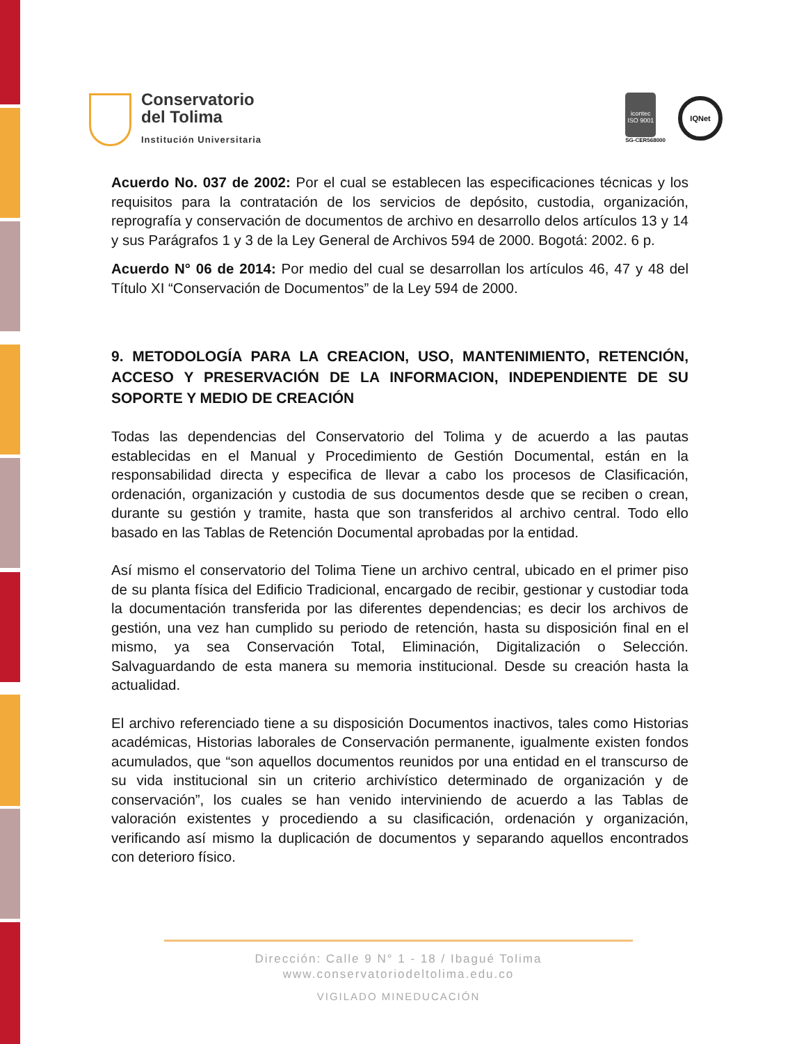Conservatorio
del Tolima
Institución Universitaria
icontec
ISO 9001
SG-CER568000
IQNet
Acuerdo No. 037 de 2002: Por el cual se establecen las especificaciones técnicas y los requisitos para la contratación de los servicios de depósito, custodia, organización, reprografía y conservación de documentos de archivo en desarrollo delos artículos 13 y 14 y sus Parágrafos 1 y 3 de la Ley General de Archivos 594 de 2000. Bogotá: 2002. 6 p.
Acuerdo N° 06 de 2014: Por medio del cual se desarrollan los artículos 46, 47 y 48 del Título XI “Conservación de Documentos” de la Ley 594 de 2000.
9. METODOLOGÍA PARA LA CREACION, USO, MANTENIMIENTO, RETENCIÓN, ACCESO Y PRESERVACIÓN DE LA INFORMACION, INDEPENDIENTE DE SU SOPORTE Y MEDIO DE CREACIÓN
Todas las dependencias del Conservatorio del Tolima y de acuerdo a las pautas establecidas en el Manual y Procedimiento de Gestión Documental, están en la responsabilidad directa y especifica de llevar a cabo los procesos de Clasificación, ordenación, organización y custodia de sus documentos desde que se reciben o crean, durante su gestión y tramite, hasta que son transferidos al archivo central. Todo ello basado en las Tablas de Retención Documental aprobadas por la entidad.
Así mismo el conservatorio del Tolima Tiene un archivo central, ubicado en el primer piso de su planta física del Edificio Tradicional, encargado de recibir, gestionar y custodiar toda la documentación transferida por las diferentes dependencias; es decir los archivos de gestión, una vez han cumplido su periodo de retención, hasta su disposición final en el mismo, ya sea Conservación Total, Eliminación, Digitalización o Selección. Salvaguardando de esta manera su memoria institucional. Desde su creación hasta la actualidad.
El archivo referenciado tiene a su disposición Documentos inactivos, tales como Historias académicas, Historias laborales de Conservación permanente, igualmente existen fondos acumulados, que “son aquellos documentos reunidos por una entidad en el transcurso de su vida institucional sin un criterio archivístico determinado de organización y de conservación”, los cuales se han venido interviniendo de acuerdo a las Tablas de valoración existentes y procediendo a su clasificación, ordenación y organización, verificando así mismo la duplicación de documentos y separando aquellos encontrados con deterioro físico.
Dirección: Calle 9 N° 1 - 18 / Ibagué Tolima
www.conservatoriodeltolima.edu.co
VIGILADO MINEDUCACIÓN